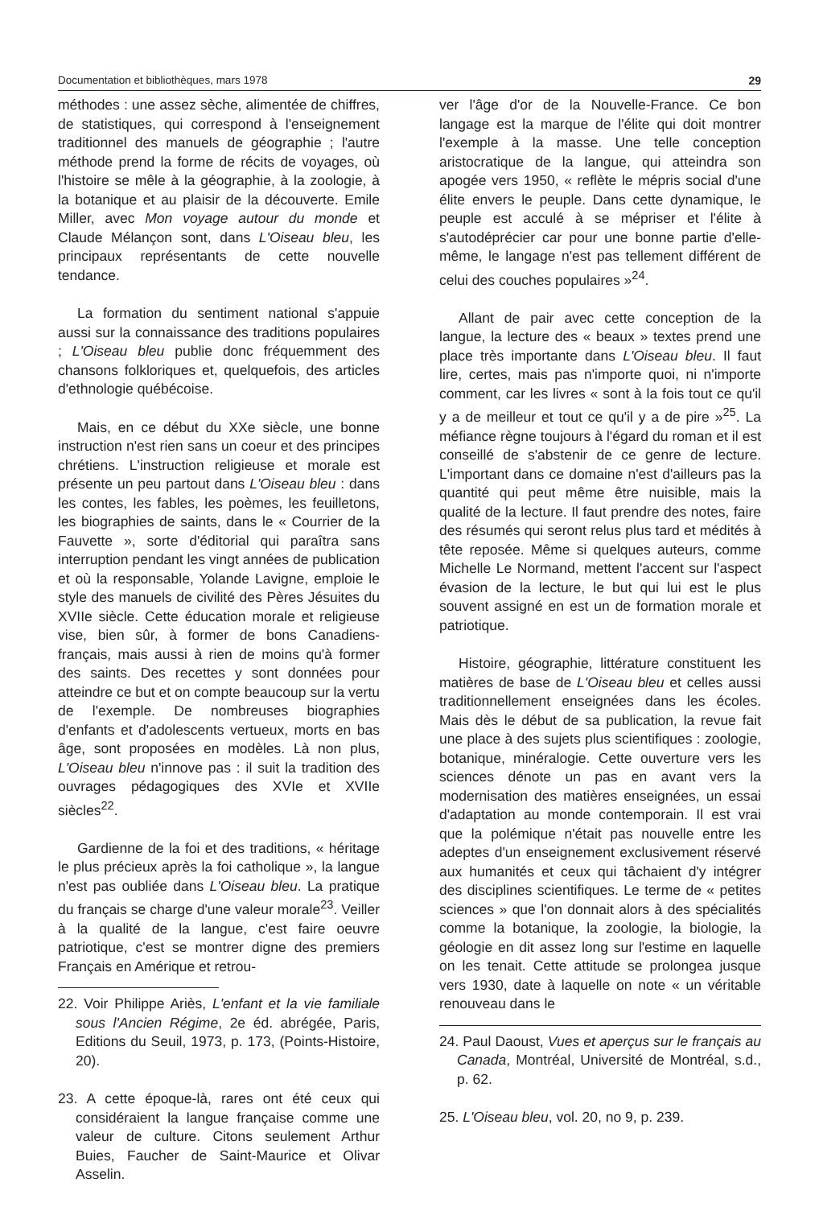Documentation et bibliothèques, mars 1978 29
méthodes : une assez sèche, alimentée de chiffres, de statistiques, qui correspond à l'enseignement traditionnel des manuels de géographie ; l'autre méthode prend la forme de récits de voyages, où l'histoire se mêle à la géographie, à la zoologie, à la botanique et au plaisir de la découverte. Emile Miller, avec Mon voyage autour du monde et Claude Mélançon sont, dans L'Oiseau bleu, les principaux représentants de cette nouvelle tendance.
La formation du sentiment national s'appuie aussi sur la connaissance des traditions populaires ; L'Oiseau bleu publie donc fréquemment des chansons folkloriques et, quelquefois, des articles d'ethnologie québécoise.
Mais, en ce début du XXe siècle, une bonne instruction n'est rien sans un coeur et des principes chrétiens. L'instruction religieuse et morale est présente un peu partout dans L'Oiseau bleu : dans les contes, les fables, les poèmes, les feuilletons, les biographies de saints, dans le « Courrier de la Fauvette », sorte d'éditorial qui paraîtra sans interruption pendant les vingt années de publication et où la responsable, Yolande Lavigne, emploie le style des manuels de civilité des Pères Jésuites du XVIIe siècle. Cette éducation morale et religieuse vise, bien sûr, à former de bons Canadiens-français, mais aussi à rien de moins qu'à former des saints. Des recettes y sont données pour atteindre ce but et on compte beaucoup sur la vertu de l'exemple. De nombreuses biographies d'enfants et d'adolescents vertueux, morts en bas âge, sont proposées en modèles. Là non plus, L'Oiseau bleu n'innove pas : il suit la tradition des ouvrages pédagogiques des XVIe et XVIIe siècles<sup>22</sup>.
Gardienne de la foi et des traditions, « héritage le plus précieux après la foi catholique », la langue n'est pas oubliée dans L'Oiseau bleu. La pratique du français se charge d'une valeur morale<sup>23</sup>. Veiller à la qualité de la langue, c'est faire oeuvre patriotique, c'est se montrer digne des premiers Français en Amérique et retrou-
22. Voir Philippe Ariès, L'enfant et la vie familiale sous l'Ancien Régime, 2e éd. abrégée, Paris, Editions du Seuil, 1973, p. 173, (Points-Histoire, 20).
23. A cette époque-là, rares ont été ceux qui considéraient la langue française comme une valeur de culture. Citons seulement Arthur Buies, Faucher de Saint-Maurice et Olivar Asselin.
ver l'âge d'or de la Nouvelle-France. Ce bon langage est la marque de l'élite qui doit montrer l'exemple à la masse. Une telle conception aristocratique de la langue, qui atteindra son apogée vers 1950, « reflète le mépris social d'une élite envers le peuple. Dans cette dynamique, le peuple est acculé à se mépriser et l'élite à s'autodéprécier car pour une bonne partie d'elle-même, le langage n'est pas tellement différent de celui des couches populaires »<sup>24</sup>.
Allant de pair avec cette conception de la langue, la lecture des « beaux » textes prend une place très importante dans L'Oiseau bleu. Il faut lire, certes, mais pas n'importe quoi, ni n'importe comment, car les livres « sont à la fois tout ce qu'il y a de meilleur et tout ce qu'il y a de pire »<sup>25</sup>. La méfiance règne toujours à l'égard du roman et il est conseillé de s'abstenir de ce genre de lecture. L'important dans ce domaine n'est d'ailleurs pas la quantité qui peut même être nuisible, mais la qualité de la lecture. Il faut prendre des notes, faire des résumés qui seront relus plus tard et médités à tête reposée. Même si quelques auteurs, comme Michelle Le Normand, mettent l'accent sur l'aspect évasion de la lecture, le but qui lui est le plus souvent assigné en est un de formation morale et patriotique.
Histoire, géographie, littérature constituent les matières de base de L'Oiseau bleu et celles aussi traditionnellement enseignées dans les écoles. Mais dès le début de sa publication, la revue fait une place à des sujets plus scientifiques : zoologie, botanique, minéralogie. Cette ouverture vers les sciences dénote un pas en avant vers la modernisation des matières enseignées, un essai d'adaptation au monde contemporain. Il est vrai que la polémique n'était pas nouvelle entre les adeptes d'un enseignement exclusivement réservé aux humanités et ceux qui tâchaient d'y intégrer des disciplines scientifiques. Le terme de « petites sciences » que l'on donnait alors à des spécialités comme la botanique, la zoologie, la biologie, la géologie en dit assez long sur l'estime en laquelle on les tenait. Cette attitude se prolongea jusque vers 1930, date à laquelle on note « un véritable renouveau dans le
24. Paul Daoust, Vues et aperçus sur le français au Canada, Montréal, Université de Montréal, s.d., p. 62.
25. L'Oiseau bleu, vol. 20, no 9, p. 239.